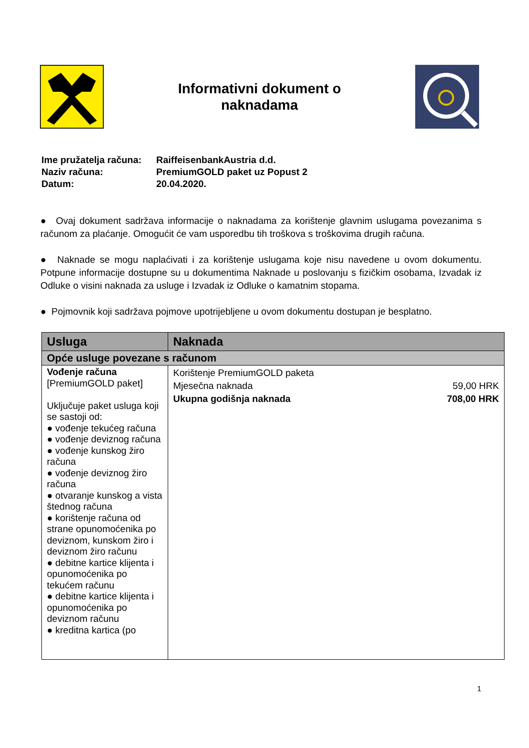Informativni dokument o
naknadama
| Ime pružatelja računa: | RaiffeisenbankAustria d.d. |
| Naziv računa: | PremiumGOLD paket uz Popust 2 |
| Datum: | 20.04.2020. |
● Ovaj dokument sadržava informacije o naknadama za korištenje glavnim uslugama povezanima s računom za plaćanje. Omogućit će vam usporedbu tih troškova s troškovima drugih računa.
● Naknade se mogu naplaćivati i za korištenje uslugama koje nisu navedene u ovom dokumentu. Potpune informacije dostupne su u dokumentima Naknade u poslovanju s fizičkim osobama, Izvadak iz Odluke o visini naknada za usluge i Izvadak iz Odluke o kamatnim stopama.
● Pojmovnik koji sadržava pojmove upotrijebljene u ovom dokumentu dostupan je besplatno.
| Usluga | Naknada |
| --- | --- |
| Opće usluge povezane s računom | |
| Vođenje računa [PremiumGOLD paket] Uključuje paket usluga koji se sastoji od: ● vođenje tekućeg računa ● vođenje deviznog računa ● vođenje kunskog žiro računa ● vođenje deviznog žiro računa ● otvaranje kunskog a vista štednog računa ● korištenje računa od strane opunomoćenika po deviznom, kunskom žiro i deviznom žiro računu ● debitne kartice klijenta i opunomoćenika po tekućem računu ● debitne kartice klijenta i opunomoćenika po deviznom računu ● kreditna kartica (po | Korištenje PremiumGOLD paketa Mjesečna naknada 59,00 HRK Ukupna godišnja naknada 708,00 HRK |
1